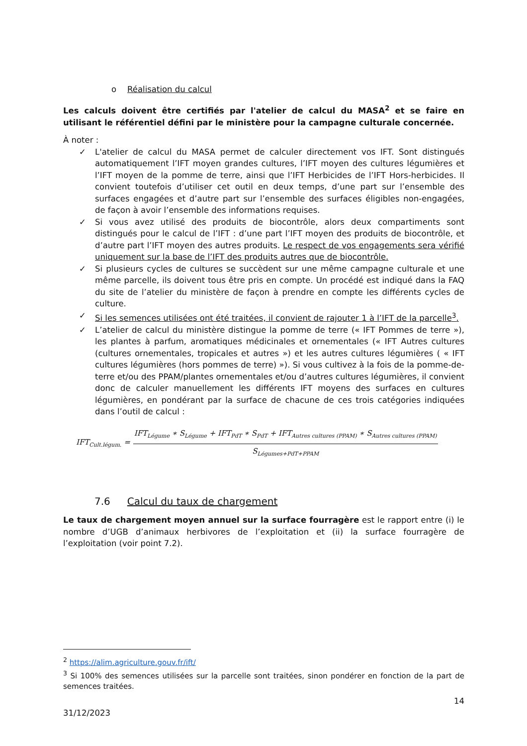o Réalisation du calcul
Les calculs doivent être certifiés par l'atelier de calcul du MASA<sup>2</sup> et se faire en utilisant le référentiel défini par le ministère pour la campagne culturale concernée.
À noter :
✓ L'atelier de calcul du MASA permet de calculer directement vos IFT. Sont distingués automatiquement l’IFT moyen grandes cultures, l’IFT moyen des cultures légumières et l’IFT moyen de la pomme de terre, ainsi que l’IFT Herbicides de l’IFT Hors-herbicides. Il convient toutefois d’utiliser cet outil en deux temps, d’une part sur l’ensemble des surfaces engagées et d’autre part sur l’ensemble des surfaces éligibles non-engagées, de façon à avoir l’ensemble des informations requises.
✓ Si vous avez utilisé des produits de biocontrôle, alors deux compartiments sont distingués pour le calcul de l’IFT : d’une part l’IFT moyen des produits de biocontrôle, et d’autre part l’IFT moyen des autres produits. Le respect de vos engagements sera vérifié uniquement sur la base de l’IFT des produits autres que de biocontrôle.
✓ Si plusieurs cycles de cultures se succèdent sur une même campagne culturale et une même parcelle, ils doivent tous être pris en compte. Un procédé est indiqué dans la FAQ du site de l’atelier du ministère de façon à prendre en compte les différents cycles de culture.
✓ Si les semences utilisées ont été traitées, il convient de rajouter 1 à l’IFT de la parcelle<sup>3</sup>.
✓ L’atelier de calcul du ministère distingue la pomme de terre (« IFT Pommes de terre »), les plantes à parfum, aromatiques médicinales et ornementales (« IFT Autres cultures (cultures ornementales, tropicales et autres ») et les autres cultures légumières ( « IFT cultures légumières (hors pommes de terre) »). Si vous cultivez à la fois de la pomme-de-terre et/ou des PPAM/plantes ornementales et/ou d’autres cultures légumières, il convient donc de calculer manuellement les différents IFT moyens des surfaces en cultures légumières, en pondérant par la surface de chacune de ces trois catégories indiquées dans l’outil de calcul :
IFT<sub>Cult.légum.</sub> =
IFT<sub>Légume</sub> ∗ S<sub>Légume</sub> + IFT<sub>PdT</sub> ∗ S<sub>PdT</sub> + IFT<sub>Autres cultures (PPAM)</sub> ∗ S<sub>Autres cultures (PPAM)</sub>
S<sub>Légumes+PdT+PPAM</sub>
7.6 Calcul du taux de chargement
Le taux de chargement moyen annuel sur la surface fourragère est le rapport entre (i) le nombre d’UGB d’animaux herbivores de l’exploitation et (ii) la surface fourragère de l’exploitation (voir point 7.2).
<sup>2</sup> https://alim.agriculture.gouv.fr/ift/
<sup>3</sup> Si 100% des semences utilisées sur la parcelle sont traitées, sinon pondérer en fonction de la part de semences traitées.
14
31/12/2023